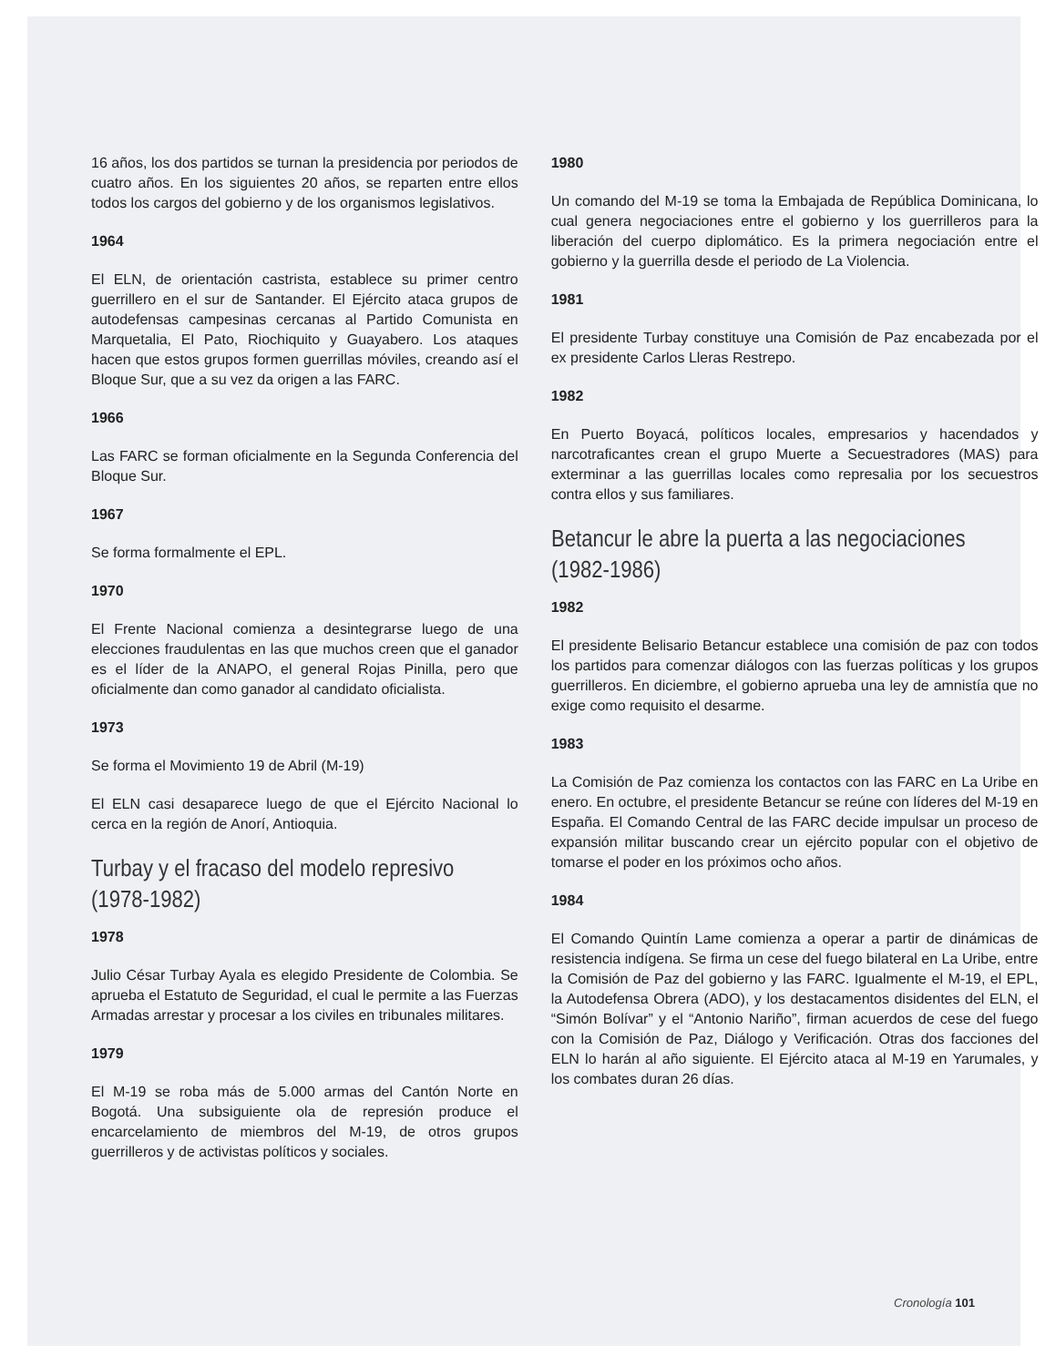16 años, los dos partidos se turnan la presidencia por periodos de cuatro años. En los siguientes 20 años, se reparten entre ellos todos los cargos del gobierno y de los organismos legislativos.
1964
El ELN, de orientación castrista, establece su primer centro guerrillero en el sur de Santander. El Ejército ataca grupos de autodefensas campesinas cercanas al Partido Comunista en Marquetalia, El Pato, Riochiquito y Guayabero. Los ataques hacen que estos grupos formen guerrillas móviles, creando así el Bloque Sur, que a su vez da origen a las FARC.
1966
Las FARC se forman oficialmente en la Segunda Conferencia del Bloque Sur.
1967
Se forma formalmente el EPL.
1970
El Frente Nacional comienza a desintegrarse luego de una elecciones fraudulentas en las que muchos creen que el ganador es el líder de la ANAPO, el general Rojas Pinilla, pero que oficialmente dan como ganador al candidato oficialista.
1973
Se forma el Movimiento 19 de Abril (M-19)
El ELN casi desaparece luego de que el Ejército Nacional lo cerca en la región de Anorí, Antioquia.
Turbay y el fracaso del modelo represivo
(1978-1982)
1978
Julio César Turbay Ayala es elegido Presidente de Colombia. Se aprueba el Estatuto de Seguridad, el cual le permite a las Fuerzas Armadas arrestar y procesar a los civiles en tribunales militares.
1979
El M-19 se roba más de 5.000 armas del Cantón Norte en Bogotá. Una subsiguiente ola de represión produce el encarcelamiento de miembros del M-19, de otros grupos guerrilleros y de activistas políticos y sociales.
1980
Un comando del M-19 se toma la Embajada de República Dominicana, lo cual genera negociaciones entre el gobierno y los guerrilleros para la liberación del cuerpo diplomático. Es la primera negociación entre el gobierno y la guerrilla desde el periodo de La Violencia.
1981
El presidente Turbay constituye una Comisión de Paz encabezada por el ex presidente Carlos Lleras Restrepo.
1982
En Puerto Boyacá, políticos locales, empresarios y hacendados y narcotraficantes crean el grupo Muerte a Secuestradores (MAS) para exterminar a las guerrillas locales como represalia por los secuestros contra ellos y sus familiares.
Betancur le abre la puerta a las negociaciones
(1982-1986)
1982
El presidente Belisario Betancur establece una comisión de paz con todos los partidos para comenzar diálogos con las fuerzas políticas y los grupos guerrilleros. En diciembre, el gobierno aprueba una ley de amnistía que no exige como requisito el desarme.
1983
La Comisión de Paz comienza los contactos con las FARC en La Uribe en enero. En octubre, el presidente Betancur se reúne con líderes del M-19 en España. El Comando Central de las FARC decide impulsar un proceso de expansión militar buscando crear un ejército popular con el objetivo de tomarse el poder en los próximos ocho años.
1984
El Comando Quintín Lame comienza a operar a partir de dinámicas de resistencia indígena. Se firma un cese del fuego bilateral en La Uribe, entre la Comisión de Paz del gobierno y las FARC. Igualmente el M-19, el EPL, la Autodefensa Obrera (ADO), y los destacamentos disidentes del ELN, el “Simón Bolívar” y el “Antonio Nariño”, firman acuerdos de cese del fuego con la Comisión de Paz, Diálogo y Verificación. Otras dos facciones del ELN lo harán al año siguiente. El Ejército ataca al M-19 en Yarumales, y los combates duran 26 días.
Cronología 101